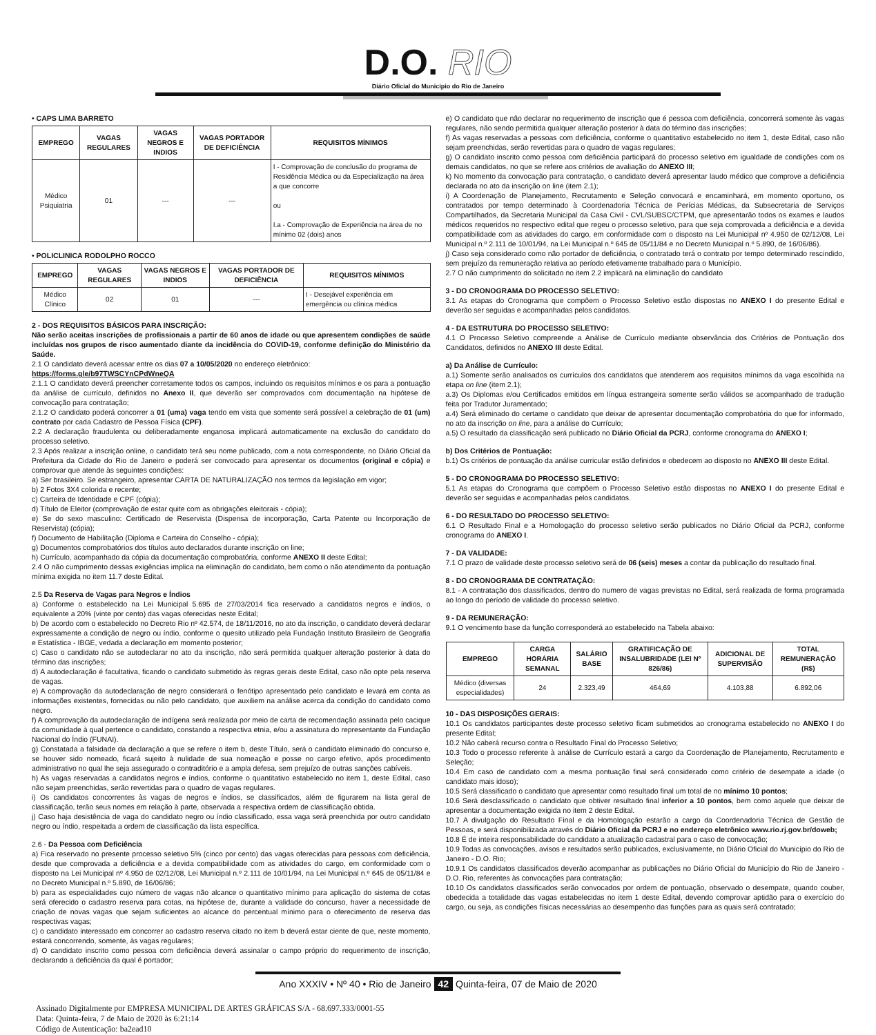D.O. RIO
Diário Oficial do Município do Rio de Janeiro
• CAPS LIMA BARRETO
| EMPREGO | VAGAS REGULARES | VAGAS NEGROS E INDIOS | VAGAS PORTADOR DE DEFICIÊNCIA | REQUISITOS MÍNIMOS |
| --- | --- | --- | --- | --- |
| Médico Psiquiatria | 01 | --- | --- | I - Comprovação de conclusão do programa de Residência Médica ou da Especialização na área a que concorre ou I.a - Comprovação de Experiência na área de no mínimo 02 (dois) anos |
• POLICLINICA RODOLPHO ROCCO
| EMPREGO | VAGAS REGULARES | VAGAS NEGROS E INDIOS | VAGAS PORTADOR DE DEFICIÊNCIA | REQUISITOS MÍNIMOS |
| --- | --- | --- | --- | --- |
| Médico Clínico | 02 | 01 | --- | I - Desejável experiência em emergência ou clínica médica |
2 - DOS REQUISITOS BÁSICOS PARA INSCRIÇÃO:
Não serão aceitas inscrições de profissionais a partir de 60 anos de idade ou que apresentem condições de saúde incluídas nos grupos de risco aumentado diante da incidência do COVID-19, conforme definição do Ministério da Saúde.
2.1 O candidato deverá acessar entre os dias 07 a 10/05/2020 no endereço eletrônico:
https://forms.gle/b97TWSCYnCPdWneQA
2.1.1 O candidato deverá preencher corretamente todos os campos, incluindo os requisitos mínimos e os para a pontuação da análise de currículo, definidos no Anexo II, que deverão ser comprovados com documentação na hipótese de convocação para contratação;
2.1.2 O candidato poderá concorrer a 01 (uma) vaga tendo em vista que somente será possível a celebração de 01 (um) contrato por cada Cadastro de Pessoa Física (CPF).
2.2 A declaração fraudulenta ou deliberadamente enganosa implicará automaticamente na exclusão do candidato do processo seletivo.
2.3 Após realizar a inscrição online, o candidato terá seu nome publicado, com a nota correspondente, no Diário Oficial da Prefeitura da Cidade do Rio de Janeiro e poderá ser convocado para apresentar os documentos (original e cópia) e comprovar que atende às seguintes condições:
a) Ser brasileiro. Se estrangeiro, apresentar CARTA DE NATURALIZAÇÃO nos termos da legislação em vigor;
b) 2 Fotos 3X4 colorida e recente;
c) Carteira de Identidade e CPF (cópia);
d) Título de Eleitor (comprovação de estar quite com as obrigações eleitorais - cópia);
e) Se do sexo masculino: Certificado de Reservista (Dispensa de incorporação, Carta Patente ou Incorporação de Reservista) (cópia);
f) Documento de Habilitação (Diploma e Carteira do Conselho - cópia);
g) Documentos comprobatórios dos títulos auto declarados durante inscrição on line;
h) Currículo, acompanhado da cópia da documentação comprobatória, conforme ANEXO II deste Edital;
2.4 O não cumprimento dessas exigências implica na eliminação do candidato, bem como o não atendimento da pontuação mínima exigida no item 11.7 deste Edital.
2.5 Da Reserva de Vagas para Negros e Índios
a) Conforme o estabelecido na Lei Municipal 5.695 de 27/03/2014 fica reservado a candidatos negros e índios, o equivalente a 20% (vinte por cento) das vagas oferecidas neste Edital;
b) De acordo com o estabelecido no Decreto Rio nº 42.574, de 18/11/2016, no ato da inscrição, o candidato deverá declarar expressamente a condição de negro ou índio, conforme o quesito utilizado pela Fundação Instituto Brasileiro de Geografia e Estatística - IBGE, vedada a declaração em momento posterior;
c) Caso o candidato não se autodeclarar no ato da inscrição, não será permitida qualquer alteração posterior à data do término das inscrições;
d) A autodeclaração é facultativa, ficando o candidato submetido às regras gerais deste Edital, caso não opte pela reserva de vagas.
e) A comprovação da autodeclaração de negro considerará o fenótipo apresentado pelo candidato e levará em conta as informações existentes, fornecidas ou não pelo candidato, que auxiliem na análise acerca da condição do candidato como negro.
f) A comprovação da autodeclaração de indígena será realizada por meio de carta de recomendação assinada pelo cacique da comunidade à qual pertence o candidato, constando a respectiva etnia, e/ou a assinatura do representante da Fundação Nacional do Índio (FUNAI).
g) Constatada a falsidade da declaração a que se refere o item b, deste Título, será o candidato eliminado do concurso e, se houver sido nomeado, ficará sujeito à nulidade de sua nomeação e posse no cargo efetivo, após procedimento administrativo no qual lhe seja assegurado o contraditório e a ampla defesa, sem prejuízo de outras sanções cabíveis.
h) As vagas reservadas a candidatos negros e índios, conforme o quantitativo estabelecido no item 1, deste Edital, caso não sejam preenchidas, serão revertidas para o quadro de vagas regulares.
i) Os candidatos concorrentes às vagas de negros e índios, se classificados, além de figurarem na lista geral de classificação, terão seus nomes em relação à parte, observada a respectiva ordem de classificação obtida.
j) Caso haja desistência de vaga do candidato negro ou índio classificado, essa vaga será preenchida por outro candidato negro ou índio, respeitada a ordem de classificação da lista específica.
2.6 - Da Pessoa com Deficiência
a) Fica reservado no presente processo seletivo 5% (cinco por cento) das vagas oferecidas para pessoas com deficiência, desde que comprovada a deficiência e a devida compatibilidade com as atividades do cargo, em conformidade com o disposto na Lei Municipal nº 4.950 de 02/12/08, Lei Municipal n.º 2.111 de 10/01/94, na Lei Municipal n.º 645 de 05/11/84 e no Decreto Municipal n.º 5.890, de 16/06/86;
b) para as especialidades cujo número de vagas não alcance o quantitativo mínimo para aplicação do sistema de cotas será oferecido o cadastro reserva para cotas, na hipótese de, durante a validade do concurso, haver a necessidade de criação de novas vagas que sejam suficientes ao alcance do percentual mínimo para o oferecimento de reserva das respectivas vagas;
c) o candidato interessado em concorrer ao cadastro reserva citado no item b deverá estar ciente de que, neste momento, estará concorrendo, somente, às vagas regulares;
d) O candidato inscrito como pessoa com deficiência deverá assinalar o campo próprio do requerimento de inscrição, declarando a deficiência da qual é portador;
e) O candidato que não declarar no requerimento de inscrição que é pessoa com deficiência, concorrerá somente às vagas regulares, não sendo permitida qualquer alteração posterior à data do término das inscrições;
f) As vagas reservadas a pessoas com deficiência, conforme o quantitativo estabelecido no item 1, deste Edital, caso não sejam preenchidas, serão revertidas para o quadro de vagas regulares;
g) O candidato inscrito como pessoa com deficiência participará do processo seletivo em igualdade de condições com os demais candidatos, no que se refere aos critérios de avaliação do ANEXO III;
k) No momento da convocação para contratação, o candidato deverá apresentar laudo médico que comprove a deficiência declarada no ato da inscrição on line (item 2.1);
i) A Coordenação de Planejamento, Recrutamento e Seleção convocará e encaminhará, em momento oportuno, os contratados por tempo determinado à Coordenadoria Técnica de Perícias Médicas, da Subsecretaria de Serviços Compartilhados, da Secretaria Municipal da Casa Civil - CVL/SUBSC/CTPM, que apresentarão todos os exames e laudos médicos requeridos no respectivo edital que regeu o processo seletivo, para que seja comprovada a deficiência e a devida compatibilidade com as atividades do cargo, em conformidade com o disposto na Lei Municipal nº 4.950 de 02/12/08, Lei Municipal n.º 2.111 de 10/01/94, na Lei Municipal n.º 645 de 05/11/84 e no Decreto Municipal n.º 5.890, de 16/06/86).
j) Caso seja considerado como não portador de deficiência, o contratado terá o contrato por tempo determinado rescindido, sem prejuízo da remuneração relativa ao período efetivamente trabalhado para o Município.
2.7 O não cumprimento do solicitado no item 2.2 implicará na eliminação do candidato
3 - DO CRONOGRAMA DO PROCESSO SELETIVO:
3.1 As etapas do Cronograma que compõem o Processo Seletivo estão dispostas no ANEXO I do presente Edital e deverão ser seguidas e acompanhadas pelos candidatos.
4 - DA ESTRUTURA DO PROCESSO SELETIVO:
4.1 O Processo Seletivo compreende a Análise de Currículo mediante observância dos Critérios de Pontuação dos Candidatos, definidos no ANEXO III deste Edital.
a) Da Análise de Currículo:
a.1) Somente serão analisados os currículos dos candidatos que atenderem aos requisitos mínimos da vaga escolhida na etapa on line (item 2.1);
a.3) Os Diplomas e/ou Certificados emitidos em língua estrangeira somente serão válidos se acompanhado de tradução feita por Tradutor Juramentado;
a.4) Será eliminado do certame o candidato que deixar de apresentar documentação comprobatória do que for informado, no ato da inscrição on line, para a análise do Currículo;
a.5) O resultado da classificação será publicado no Diário Oficial da PCRJ, conforme cronograma do ANEXO I;
b) Dos Critérios de Pontuação:
b.1) Os critérios de pontuação da análise curricular estão definidos e obedecem ao disposto no ANEXO III deste Edital.
5 - DO CRONOGRAMA DO PROCESSO SELETIVO:
5.1 As etapas do Cronograma que compõem o Processo Seletivo estão dispostas no ANEXO I do presente Edital e deverão ser seguidas e acompanhadas pelos candidatos.
6 - DO RESULTADO DO PROCESSO SELETIVO:
6.1 O Resultado Final e a Homologação do processo seletivo serão publicados no Diário Oficial da PCRJ, conforme cronograma do ANEXO I.
7 - DA VALIDADE:
7.1 O prazo de validade deste processo seletivo será de 06 (seis) meses a contar da publicação do resultado final.
8 - DO CRONOGRAMA DE CONTRATAÇÃO:
8.1 - A contratação dos classificados, dentro do numero de vagas previstas no Edital, será realizada de forma programada ao longo do período de validade do processo seletivo.
9 - DA REMUNERAÇÃO:
9.1 O vencimento base da função corresponderá ao estabelecido na Tabela abaixo:
| EMPREGO | CARGA HORÁRIA SEMANAL | SALÁRIO BASE | GRATIFICAÇÃO DE INSALUBRIDADE (LEI Nº 826/86) | ADICIONAL DE SUPERVISÃO | TOTAL REMUNERAÇÃO (R$) |
| --- | --- | --- | --- | --- | --- |
| Médico (diversas especialidades) | 24 | 2.323,49 | 464,69 | 4.103,88 | 6.892,06 |
10 - DAS DISPOSIÇÕES GERAIS:
10.1 Os candidatos participantes deste processo seletivo ficam submetidos ao cronograma estabelecido no ANEXO I do presente Edital;
10.2 Não caberá recurso contra o Resultado Final do Processo Seletivo;
10.3 Todo o processo referente à análise de Currículo estará a cargo da Coordenação de Planejamento, Recrutamento e Seleção;
10.4 Em caso de candidato com a mesma pontuação final será considerado como critério de desempate a idade (o candidato mais idoso);
10.5 Será classificado o candidato que apresentar como resultado final um total de no mínimo 10 pontos;
10.6 Será desclassificado o candidato que obtiver resultado final inferior a 10 pontos, bem como aquele que deixar de apresentar a documentação exigida no item 2 deste Edital.
10.7 A divulgação do Resultado Final e da Homologação estarão a cargo da Coordenadoria Técnica de Gestão de Pessoas, e será disponibilizada através do Diário Oficial da PCRJ e no endereço eletrônico www.rio.rj.gov.br/doweb;
10.8 É de inteira responsabilidade do candidato a atualização cadastral para o caso de convocação;
10.9 Todas as convocações, avisos e resultados serão publicados, exclusivamente, no Diário Oficial do Município do Rio de Janeiro - D.O. Rio;
10.9.1 Os candidatos classificados deverão acompanhar as publicações no Diário Oficial do Município do Rio de Janeiro - D.O. Rio, referentes às convocações para contratação;
10.10 Os candidatos classificados serão convocados por ordem de pontuação, observado o desempate, quando couber, obedecida a totalidade das vagas estabelecidas no item 1 deste Edital, devendo comprovar aptidão para o exercício do cargo, ou seja, as condições físicas necessárias ao desempenho das funções para as quais será contratado;
Ano XXXIV • Nº 40 • Rio de Janeiro 42 Quinta-feira, 07 de Maio de 2020
Assinado Digitalmente por EMPRESA MUNICIPAL DE ARTES GRÁFICAS S/A - 68.697.333/0001-55
Data: Quinta-feira, 7 de Maio de 2020 às 6:21:14
Código de Autenticação: ba2ead10